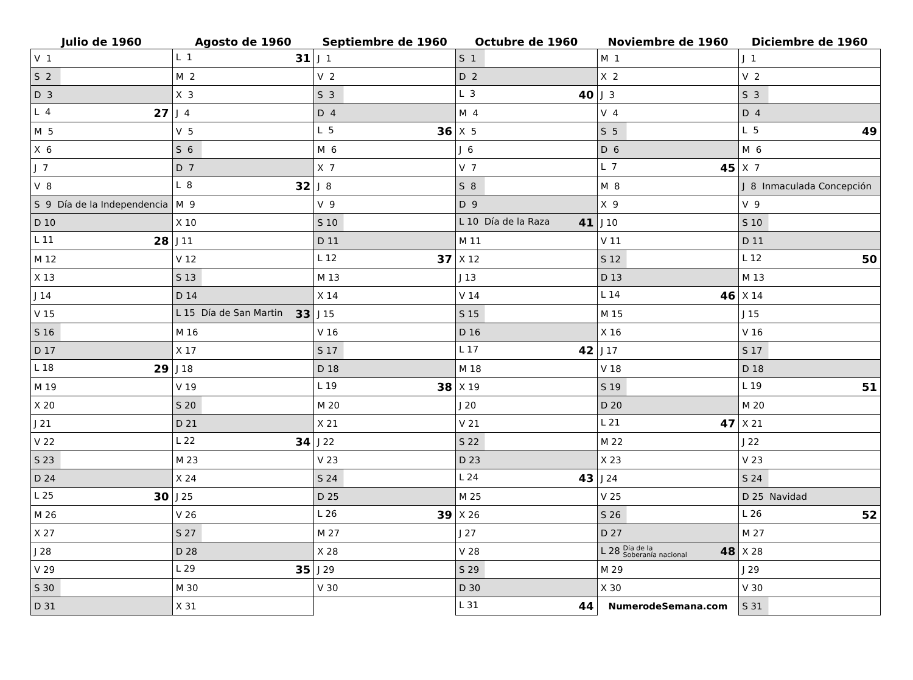| Julio de 1960 | Agosto de 1960 | Septiembre de 1960 | Octubre de 1960 | Noviembre de 1960 | Diciembre de 1960 |
| --- | --- | --- | --- | --- | --- |
| V 1 | L 1 31 | J 1 | S 1 | M 1 | J 1 |
| S 2 | M 2 | V 2 | D 2 | X 2 | V 2 |
| D 3 | X 3 | S 3 | L 3 40 | J 3 | S 3 |
| L 4 27 | J 4 | D 4 | M 4 | V 4 | D 4 |
| M 5 | V 5 | L 5 36 | X 5 | S 5 | L 5 49 |
| X 6 | S 6 | M 6 | J 6 | D 6 | M 6 |
| J 7 | D 7 | X 7 | V 7 | L 7 45 | X 7 |
| V 8 | L 8 32 | J 8 | S 8 | M 8 | J 8 Inmaculada Concepción |
| S 9 Día de la Independencia | M 9 | V 9 | D 9 | X 9 | V 9 |
| D 10 | X 10 | S 10 | L 10 Día de la Raza 41 | J 10 | S 10 |
| L 11 28 | J 11 | D 11 | M 11 | V 11 | D 11 |
| M 12 | V 12 | L 12 37 | X 12 | S 12 | L 12 50 |
| X 13 | S 13 | M 13 | J 13 | D 13 | M 13 |
| J 14 | D 14 | X 14 | V 14 | L 14 46 | X 14 |
| V 15 | L 15 Día de San Martin 33 | J 15 | S 15 | M 15 | J 15 |
| S 16 | M 16 | V 16 | D 16 | X 16 | V 16 |
| D 17 | X 17 | S 17 | L 17 42 | J 17 | S 17 |
| L 18 29 | J 18 | D 18 | M 18 | V 18 | D 18 |
| M 19 | V 19 | L 19 38 | X 19 | S 19 | L 19 51 |
| X 20 | S 20 | M 20 | J 20 | D 20 | M 20 |
| J 21 | D 21 | X 21 | V 21 | L 21 47 | X 21 |
| V 22 | L 22 34 | J 22 | S 22 | M 22 | J 22 |
| S 23 | M 23 | V 23 | D 23 | X 23 | V 23 |
| D 24 | X 24 | S 24 | L 24 43 | J 24 | S 24 |
| L 25 30 | J 25 | D 25 | M 25 | V 25 | D 25 Navidad |
| M 26 | V 26 | L 26 39 | X 26 | S 26 | L 26 52 |
| X 27 | S 27 | M 27 | J 27 | D 27 | M 27 |
| J 28 | D 28 | X 28 | V 28 | L 28 Día de la Soberanía nacional 48 | X 28 |
| V 29 | L 29 35 | J 29 | S 29 | M 29 | J 29 |
| S 30 | M 30 | V 30 | D 30 | X 30 | V 30 |
| D 31 | X 31 | | L 31 44 | NumerodeSemana.com | S 31 |